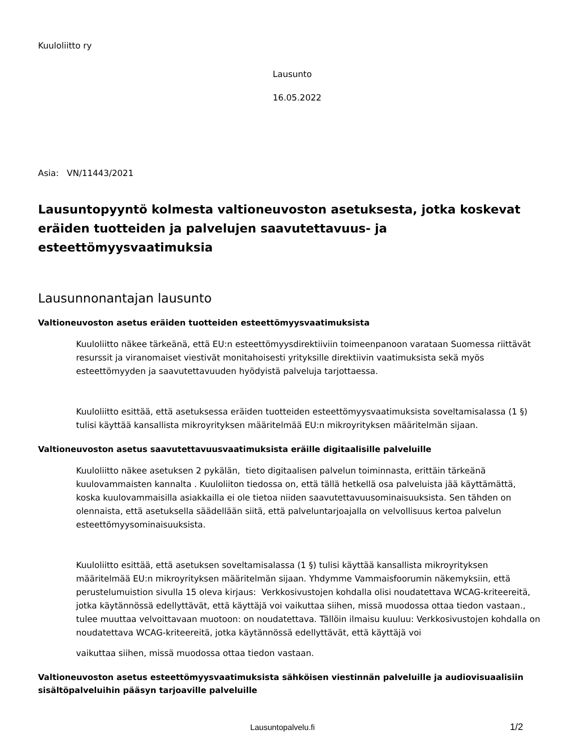Kuuloliitto ry
Lausunto
16.05.2022
Asia: VN/11443/2021
Lausuntopyyntö kolmesta valtioneuvoston asetuksesta, jotka koskevat eräiden tuotteiden ja palvelujen saavutettavuus- ja esteettömyysvaatimuksia
Lausunnonantajan lausunto
Valtioneuvoston asetus eräiden tuotteiden esteettömyysvaatimuksista
Kuuloliitto näkee tärkeänä, että EU:n esteettömyysdirektiiviin toimeenpanoon varataan Suomessa riittävät resurssit ja viranomaiset viestivät monitahoisesti yrityksille direktiivin vaatimuksista sekä myös esteettömyyden ja saavutettavuuden hyödyistä palveluja tarjottaessa.
Kuuloliitto esittää, että asetuksessa eräiden tuotteiden esteettömyysvaatimuksista soveltamisalassa (1 §) tulisi käyttää kansallista mikroyrityksen määritelmää EU:n mikroyrityksen määritelmän sijaan.
Valtioneuvoston asetus saavutettavuusvaatimuksista eräille digitaalisille palveluille
Kuuloliitto näkee asetuksen 2 pykälän, tieto digitaalisen palvelun toiminnasta, erittäin tärkeänä kuulovammaisten kannalta . Kuuloliiton tiedossa on, että tällä hetkellä osa palveluista jää käyttämättä, koska kuulovammaisilla asiakkailla ei ole tietoa niiden saavutettavuusominaisuuksista. Sen tähden on olennaista, että asetuksella säädellään siitä, että palveluntarjoajalla on velvollisuus kertoa palvelun esteettömyysominaisuuksista.
Kuuloliitto esittää, että asetuksen soveltamisalassa (1 §) tulisi käyttää kansallista mikroyrityksen määritelmää EU:n mikroyrityksen määritelmän sijaan. Yhdymme Vammaisfoorumin näkemyksiin, että perustelumuistion sivulla 15 oleva kirjaus: Verkkosivustojen kohdalla olisi noudatettava WCAG-kriteereitä, jotka käytännössä edellyttävät, että käyttäjä voi vaikuttaa siihen, missä muodossa ottaa tiedon vastaan., tulee muuttaa velvoittavaan muotoon: on noudatettava. Tällöin ilmaisu kuuluu: Verkkosivustojen kohdalla on noudatettava WCAG-kriteereitä, jotka käytännössä edellyttävät, että käyttäjä voi
vaikuttaa siihen, missä muodossa ottaa tiedon vastaan.
Valtioneuvoston asetus esteettömyysvaatimuksista sähköisen viestinnän palveluille ja audiovisuaalisiin sisältöpalveluihin pääsyn tarjoaville palveluille
Lausuntopalvelu.fi 1/2